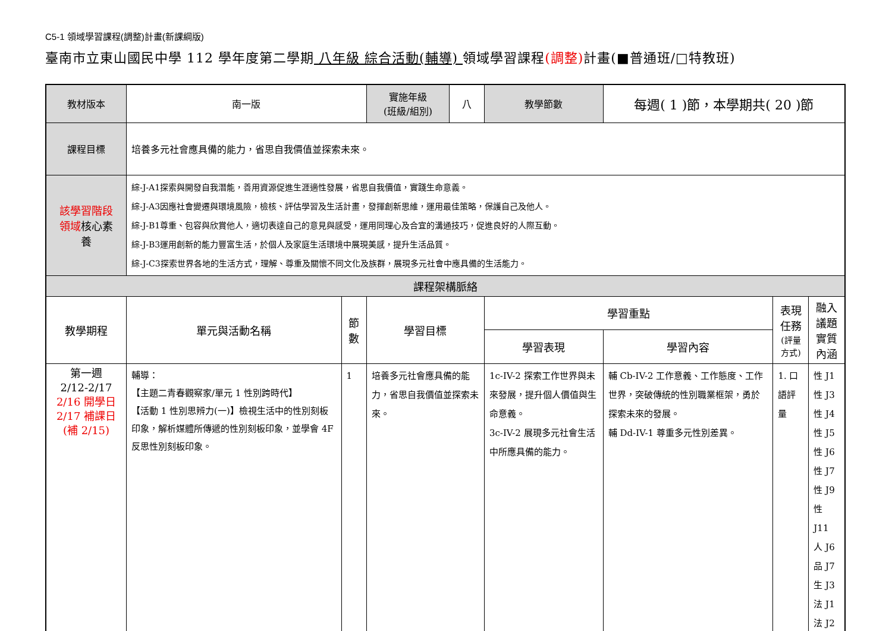C5-1 領域學習課程(調整)計畫(新課綱版)
臺南市立東山國民中學 112 學年度第二學期 八年級 綜合活動(輔導) 領域學習課程(調整) 計畫(■普通班/□特教班)
| 教材版本 | 南一版 | | 實施年級 (班級/組別) | 八 | 教學節數 | 每週( 1 )節，本學期共( 20 )節 | | |
| 課程目標 | 培養多元社會應具備的能力，省思自我價值並探索未來。 | | | | | | | |
| 該學習階段 領域 核心素 養 | 綜-J-A1探索與開發自我潛能，善用資源促進生涯適性發展，省思自我價值，實踐生命意義。 綜-J-A3因應社會變遷與環境風險，檢核、評估學習及生活計畫，發揮創新思維，運用最佳策略，保護自己及他人。 綜-J-B1尊重、包容與欣賞他人，適切表達自己的意見與感受，運用同理心及合宜的溝通技巧，促進良好的人際互動。 綜-J-B3運用創新的能力豐富生活，於個人及家庭生活環境中展現美感，提升生活品質。 綜-J-C3探索世界各地的生活方式，理解、尊重及關懷不同文化及族群，展現多元社會中應具備的生活能力。 | | | | | | | |
| 課程架構脈絡 | | | | | | | | |
| 教學期程 | 單元與活動名稱 | 節數 | 學習目標 | | 學習重點 | | 表現任務 (評量方式) | 融入議題 實質內涵 |
| | | | | | 學習表現 | 學習內容 | | |
| 第一週 2/12-2/17 2/16 開學日 2/17 補課日 (補 2/15) | 輔導： 【主題二青春觀察家/單元 1 性別跨時代】 【活動 1 性別思辨力(一)】檢視生活中的性別刻板印象，解析媒體所傳遞的性別刻板印象，並學會 4F 反思性別刻板印象。 | 1 | 培養多元社會應具備的能力，省思自我價值並探索未來。 | | 1c-IV-2 探索工作世界與未來發展，提升個人價值與生命意義。 3c-IV-2 展現多元社會生活中所應具備的能力。 | 輔 Cb-IV-2 工作意義、工作態度、工作世界，突破傳統的性別職業框架，勇於探索未來的發展。 輔 Dd-IV-1 尊重多元性別差異。 | 1. 口語評量 | 性 J1 性 J3 性 J4 性 J5 性 J6 性 J7 性 J9 性 J11 人 J6 品 J7 生 J3 法 J1 法 J2 |